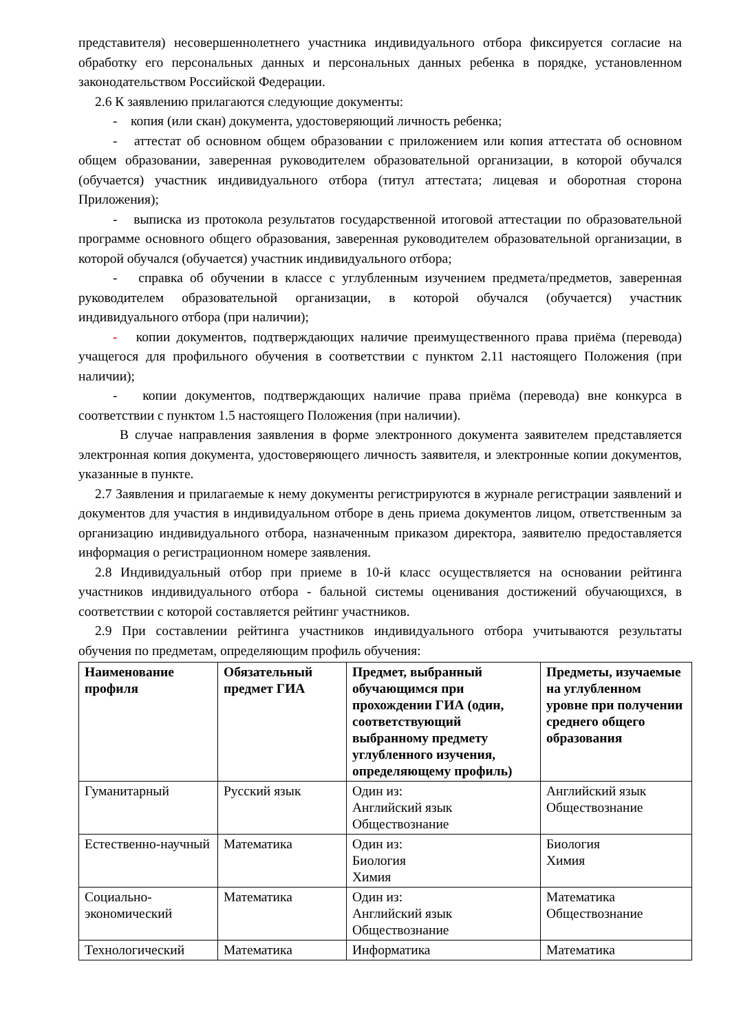представителя) несовершеннолетнего участника индивидуального отбора фиксируется согласие на обработку его персональных данных и персональных данных ребенка в порядке, установленном законодательством Российской Федерации.
2.6 К заявлению прилагаются следующие документы:
- копия (или скан) документа, удостоверяющий личность ребенка;
- аттестат об основном общем образовании с приложением или копия аттестата об основном общем образовании, заверенная руководителем образовательной организации, в которой обучался (обучается) участник индивидуального отбора (титул аттестата; лицевая и оборотная сторона Приложения);
- выписка из протокола результатов государственной итоговой аттестации по образовательной программе основного общего образования, заверенная руководителем образовательной организации, в которой обучался (обучается) участник индивидуального отбора;
- справка об обучении в классе с углубленным изучением предмета/предметов, заверенная руководителем образовательной организации, в которой обучался (обучается) участник индивидуального отбора (при наличии);
- копии документов, подтверждающих наличие преимущественного права приёма (перевода) учащегося для профильного обучения в соответствии с пунктом 2.11 настоящего Положения (при наличии);
- копии документов, подтверждающих наличие права приёма (перевода) вне конкурса в соответствии с пунктом 1.5 настоящего Положения (при наличии).
В случае направления заявления в форме электронного документа заявителем представляется электронная копия документа, удостоверяющего личность заявителя, и электронные копии документов, указанные в пункте.
2.7 Заявления и прилагаемые к нему документы регистрируются в журнале регистрации заявлений и документов для участия в индивидуальном отборе в день приема документов лицом, ответственным за организацию индивидуального отбора, назначенным приказом директора, заявителю предоставляется информация о регистрационном номере заявления.
2.8 Индивидуальный отбор при приеме в 10-й класс осуществляется на основании рейтинга участников индивидуального отбора - бальной системы оценивания достижений обучающихся, в соответствии с которой составляется рейтинг участников.
2.9 При составлении рейтинга участников индивидуального отбора учитываются результаты обучения по предметам, определяющим профиль обучения:
| Наименование профиля | Обязательный предмет ГИА | Предмет, выбранный обучающимся при прохождении ГИА (один, соответствующий выбранному предмету углубленного изучения, определяющему профиль) | Предметы, изучаемые на углубленном уровне при получении среднего общего образования |
| --- | --- | --- | --- |
| Гуманитарный | Русский язык | Один из: Английский язык Обществознание | Английский язык Обществознание |
| Естественно-научный | Математика | Один из: Биология Химия | Биология Химия |
| Социально-экономический | Математика | Один из: Английский язык Обществознание | Математика Обществознание |
| Технологический | Математика | Информатика | Математика |